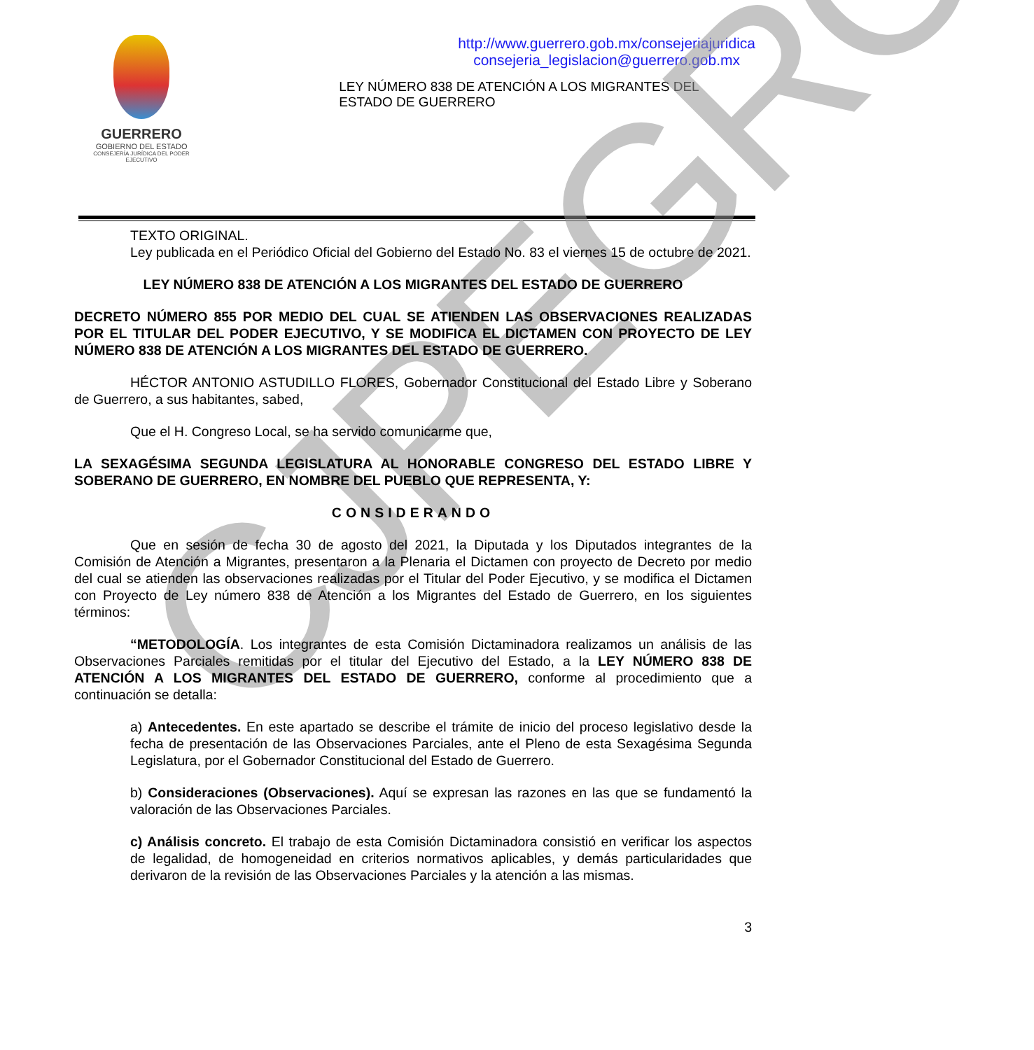CJPEGRO
GUERRERO
GOBIERNO DEL ESTADO
CONSEJERÍA JURÍDICA DEL PODER EJECUTIVO
http://www.guerrero.gob.mx/consejeriajuridica
consejeria_legislacion@guerrero.gob.mx
LEY NÚMERO 838 DE ATENCIÓN A LOS MIGRANTES DEL
ESTADO DE GUERRERO
TEXTO ORIGINAL.
Ley publicada en el Periódico Oficial del Gobierno del Estado No. 83 el viernes 15 de octubre de 2021.
LEY NÚMERO 838 DE ATENCIÓN A LOS MIGRANTES DEL ESTADO DE GUERRERO
DECRETO NÚMERO 855 POR MEDIO DEL CUAL SE ATIENDEN LAS OBSERVACIONES REALIZADAS POR EL TITULAR DEL PODER EJECUTIVO, Y SE MODIFICA EL DICTAMEN CON PROYECTO DE LEY NÚMERO 838 DE ATENCIÓN A LOS MIGRANTES DEL ESTADO DE GUERRERO.
HÉCTOR ANTONIO ASTUDILLO FLORES, Gobernador Constitucional del Estado Libre y Soberano de Guerrero, a sus habitantes, sabed,
Que el H. Congreso Local, se ha servido comunicarme que,
LA SEXAGÉSIMA SEGUNDA LEGISLATURA AL HONORABLE CONGRESO DEL ESTADO LIBRE Y SOBERANO DE GUERRERO, EN NOMBRE DEL PUEBLO QUE REPRESENTA, Y:
CONSIDERANDO
Que en sesión de fecha 30 de agosto del 2021, la Diputada y los Diputados integrantes de la Comisión de Atención a Migrantes, presentaron a la Plenaria el Dictamen con proyecto de Decreto por medio del cual se atienden las observaciones realizadas por el Titular del Poder Ejecutivo, y se modifica el Dictamen con Proyecto de Ley número 838 de Atención a los Migrantes del Estado de Guerrero, en los siguientes términos:
“METODOLOGÍA. Los integrantes de esta Comisión Dictaminadora realizamos un análisis de las Observaciones Parciales remitidas por el titular del Ejecutivo del Estado, a la LEY NÚMERO 838 DE ATENCIÓN A LOS MIGRANTES DEL ESTADO DE GUERRERO, conforme al procedimiento que a continuación se detalla:
a) Antecedentes. En este apartado se describe el trámite de inicio del proceso legislativo desde la fecha de presentación de las Observaciones Parciales, ante el Pleno de esta Sexagésima Segunda Legislatura, por el Gobernador Constitucional del Estado de Guerrero.
b) Consideraciones (Observaciones). Aquí se expresan las razones en las que se fundamentó la valoración de las Observaciones Parciales.
c) Análisis concreto. El trabajo de esta Comisión Dictaminadora consistió en verificar los aspectos de legalidad, de homogeneidad en criterios normativos aplicables, y demás particularidades que derivaron de la revisión de las Observaciones Parciales y la atención a las mismas.
3